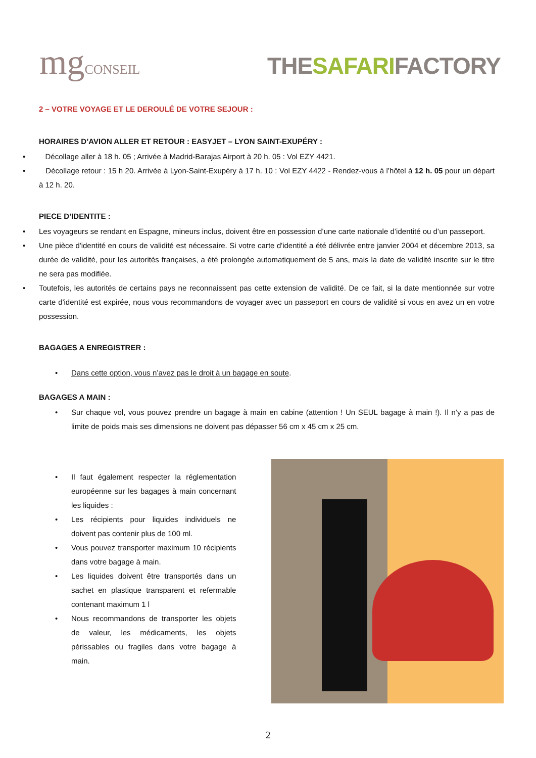mgCONSEIL
THESAFARIFACTORY
2 – VOTRE VOYAGE ET LE DEROULÉ DE VOTRE SEJOUR :
HORAIRES D’AVION ALLER ET RETOUR : EASYJET – LYON SAINT-EXUPÉRY :
Décollage aller à 18 h. 05 ; Arrivée à Madrid-Barajas Airport à 20 h. 05 : Vol EZY 4421.
Décollage retour : 15 h 20. Arrivée à Lyon-Saint-Exupéry à 17 h. 10 : Vol EZY 4422 - Rendez-vous à l’hôtel à 12 h. 05 pour un départ à 12 h. 20.
PIECE D’IDENTITE :
Les voyageurs se rendant en Espagne, mineurs inclus, doivent être en possession d’une carte nationale d’identité ou d’un passeport.
Une pièce d'identité en cours de validité est nécessaire. Si votre carte d'identité a été délivrée entre janvier 2004 et décembre 2013, sa durée de validité, pour les autorités françaises, a été prolongée automatiquement de 5 ans, mais la date de validité inscrite sur le titre ne sera pas modifiée.
Toutefois, les autorités de certains pays ne reconnaissent pas cette extension de validité. De ce fait, si la date mentionnée sur votre carte d'identité est expirée, nous vous recommandons de voyager avec un passeport en cours de validité si vous en avez un en votre possession.
BAGAGES A ENREGISTRER :
Dans cette option, vous n’avez pas le droit à un bagage en soute.
BAGAGES A MAIN :
Sur chaque vol, vous pouvez prendre un bagage à main en cabine (attention ! Un SEUL bagage à main !). Il n’y a pas de limite de poids mais ses dimensions ne doivent pas dépasser 56 cm x 45 cm x 25 cm.
Il faut également respecter la réglementation européenne sur les bagages à main concernant les liquides :
Les récipients pour liquides individuels ne doivent pas contenir plus de 100 ml.
Vous pouvez transporter maximum 10 récipients dans votre bagage à main.
Les liquides doivent être transportés dans un sachet en plastique transparent et refermable contenant maximum 1 l
Nous recommandons de transporter les objets de valeur, les médicaments, les objets périssables ou fragiles dans votre bagage à main.
2